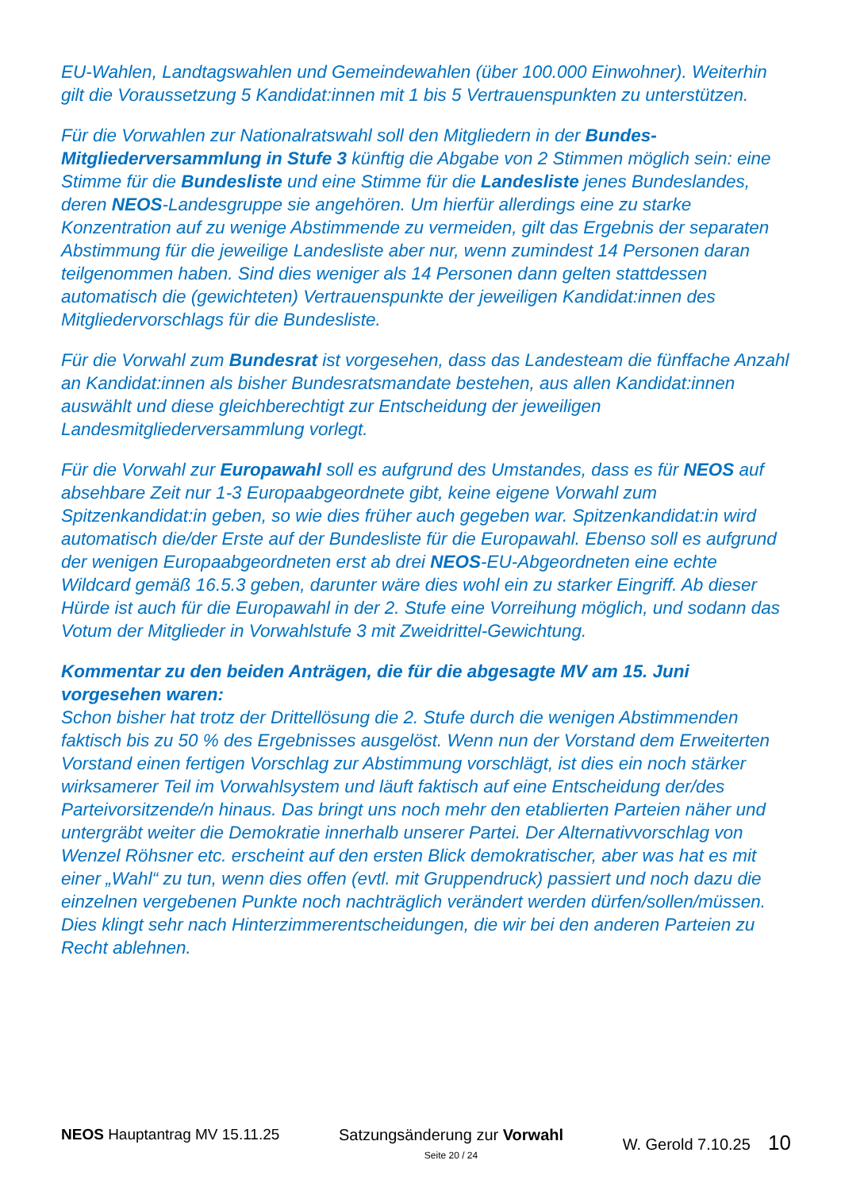EU-Wahlen, Landtagswahlen und Gemeindewahlen (über 100.000 Einwohner). Weiterhin gilt die Voraussetzung 5 Kandidat:innen mit 1 bis 5 Vertrauenspunkten zu unterstützen.
Für die Vorwahlen zur Nationalratswahl soll den Mitgliedern in der Bundes-Mitgliederversammlung in Stufe 3 künftig die Abgabe von 2 Stimmen möglich sein: eine Stimme für die Bundesliste und eine Stimme für die Landesliste jenes Bundeslandes, deren NEOS-Landesgruppe sie angehören. Um hierfür allerdings eine zu starke Konzentration auf zu wenige Abstimmende zu vermeiden, gilt das Ergebnis der separaten Abstimmung für die jeweilige Landesliste aber nur, wenn zumindest 14 Personen daran teilgenommen haben. Sind dies weniger als 14 Personen dann gelten stattdessen automatisch die (gewichteten) Vertrauenspunkte der jeweiligen Kandidat:innen des Mitgliedervorschlags für die Bundesliste.
Für die Vorwahl zum Bundesrat ist vorgesehen, dass das Landesteam die fünffache Anzahl an Kandidat:innen als bisher Bundesratsmandate bestehen, aus allen Kandidat:innen auswählt und diese gleichberechtigt zur Entscheidung der jeweiligen Landesmitgliederversammlung vorlegt.
Für die Vorwahl zur Europawahl soll es aufgrund des Umstandes, dass es für NEOS auf absehbare Zeit nur 1-3 Europaabgeordnete gibt, keine eigene Vorwahl zum Spitzenkandidat:in geben, so wie dies früher auch gegeben war. Spitzenkandidat:in wird automatisch die/der Erste auf der Bundesliste für die Europawahl. Ebenso soll es aufgrund der wenigen Europaabgeordneten erst ab drei NEOS-EU-Abgeordneten eine echte Wildcard gemäß 16.5.3 geben, darunter wäre dies wohl ein zu starker Eingriff. Ab dieser Hürde ist auch für die Europawahl in der 2. Stufe eine Vorreihung möglich, und sodann das Votum der Mitglieder in Vorwahlstufe 3 mit Zweidrittel-Gewichtung.
Kommentar zu den beiden Anträgen, die für die abgesagte MV am 15. Juni vorgesehen waren:
Schon bisher hat trotz der Drittellösung die 2. Stufe durch die wenigen Abstimmenden faktisch bis zu 50 % des Ergebnisses ausgelöst. Wenn nun der Vorstand dem Erweiterten Vorstand einen fertigen Vorschlag zur Abstimmung vorschlägt, ist dies ein noch stärker wirksamerer Teil im Vorwahlsystem und läuft faktisch auf eine Entscheidung der/des Parteivorsitzende/n hinaus. Das bringt uns noch mehr den etablierten Parteien näher und untergräbt weiter die Demokratie innerhalb unserer Partei. Der Alternativvorschlag von Wenzel Röhsner etc. erscheint auf den ersten Blick demokratischer, aber was hat es mit einer „Wahl“ zu tun, wenn dies offen (evtl. mit Gruppendruck) passiert und noch dazu die einzelnen vergebenen Punkte noch nachträglich verändert werden dürfen/sollen/müssen. Dies klingt sehr nach Hinterzimmerentscheidungen, die wir bei den anderen Parteien zu Recht ablehnen.
NEOS Hauptantrag MV 15.11.25 Satzungsänderung zur Vorwahl
Seite 20 / 24
W. Gerold 7.10.25 10